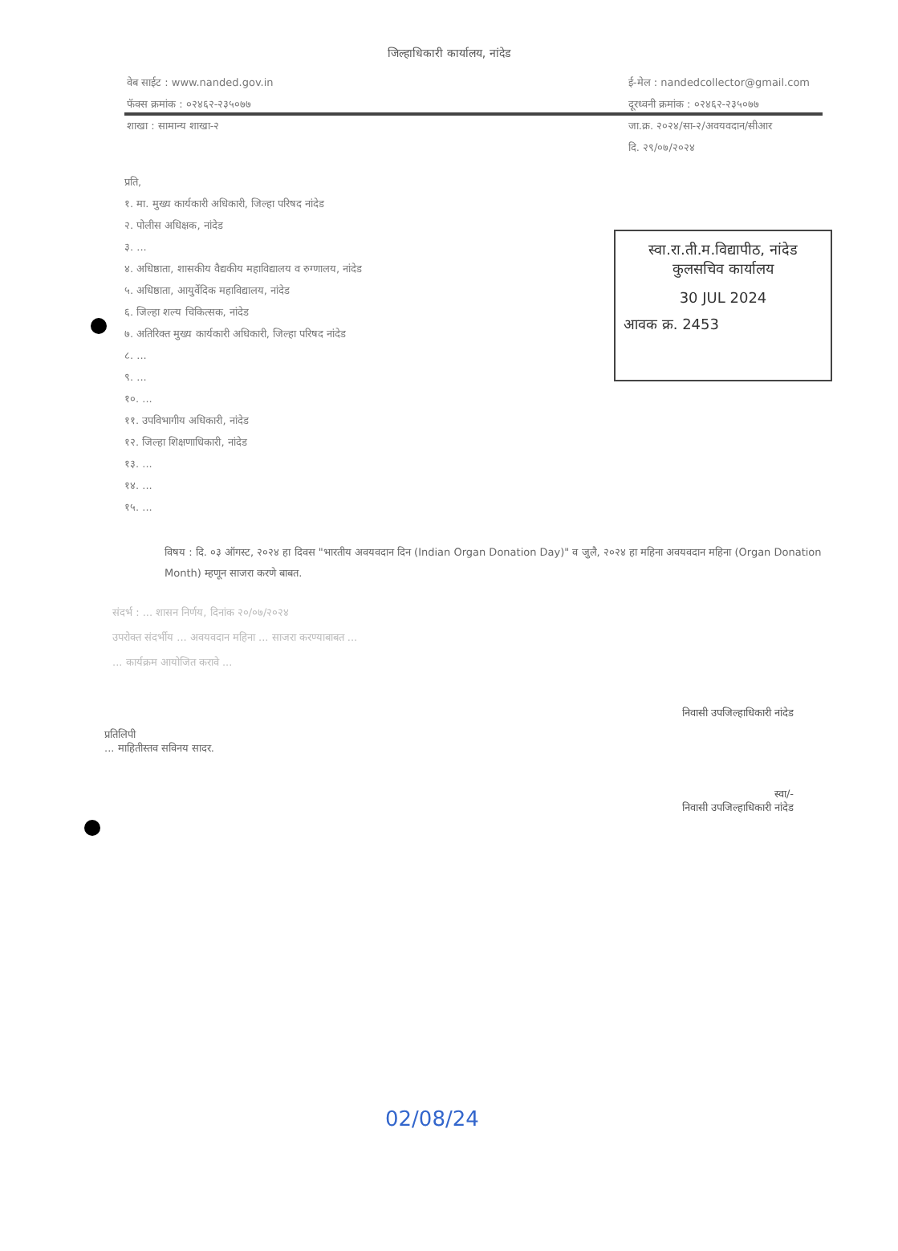जिल्हाधिकारी कार्यालय, नांदेड
वेब साईट : www.nanded.gov.in
फॅक्स क्रमांक : ०२४६२-२३५०७७
शाखा : सामान्य शाखा-२
ई-मेल : nandedcollector@gmail.com
दूरध्वनी क्रमांक : ०२४६२-२३५०७७
जा.क्र. २०२४/सा-२/अवयवदान/सीआर
दि. २९/०७/२०२४
स्वा.रा.ती.म.विद्यापीठ, नांदेड
कुलसचिव कार्यालय
30 JUL 2024
आवक क्र. 2453
प्रति,
१. मा. मुख्य कार्यकारी अधिकारी, जिल्हा परिषद नांदेड
२. पोलीस अधिक्षक, नांदेड
३. ...
४. अधिष्ठाता, शासकीय वैद्यकीय महाविद्यालय व रुग्णालय, नांदेड
५. अधिष्ठाता, आयुर्वेदिक महाविद्यालय, नांदेड
६. जिल्हा शल्य चिकित्सक, नांदेड
७. अतिरिक्त मुख्य कार्यकारी अधिकारी, जिल्हा परिषद नांदेड
८. ...
९. ...
१०. ...
११. उपविभागीय अधिकारी, नांदेड
१२. जिल्हा शिक्षणाधिकारी, नांदेड
१३. ...
१४. ...
१५. ...
विषय : दि. ०३ ऑगस्ट, २०२४ हा दिवस "भारतीय अवयवदान दिन (Indian Organ Donation Day)" व जुलै, २०२४ हा महिना अवयवदान महिना (Organ Donation Month) म्हणून साजरा करणे बाबत.
संदर्भ : ... शासन निर्णय, दिनांक २०/०७/२०२४
उपरोक्त संदर्भीय ... अवयवदान महिना ... साजरा करण्याबाबत ...
... कार्यक्रम आयोजित करावे ...
निवासी उपजिल्हाधिकारी नांदेड
प्रतिलिपी
... माहितीस्तव सविनय सादर.
स्वा/-
निवासी उपजिल्हाधिकारी नांदेड
02/08/24